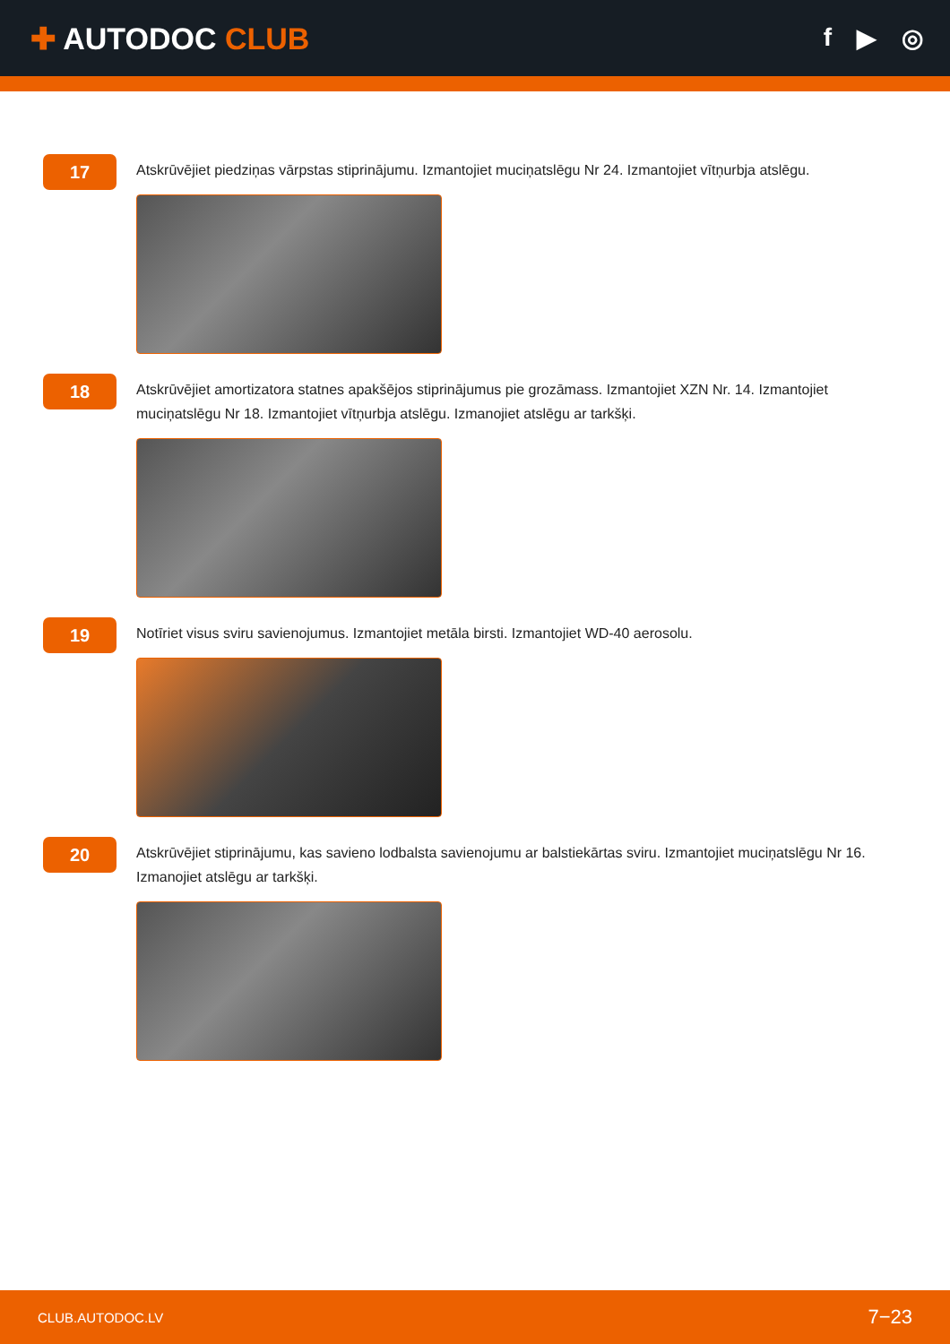✚ AUTODOC CLUB
f ▶ ◎
17
Atskrūvējiet piedziņas vārpstas stiprinājumu. Izmantojiet muciņatslēgu Nr 24. Izmantojiet vītņurbja atslēgu.
18
Atskrūvējiet amortizatora statnes apakšējos stiprinājumus pie grozāmass. Izmantojiet XZN Nr. 14. Izmantojiet muciņatslēgu Nr 18. Izmantojiet vītņurbja atslēgu. Izmanojiet atslēgu ar tarkšķi.
19
Notīriet visus sviru savienojumus. Izmantojiet metāla birsti. Izmantojiet WD-40 aerosolu.
20
Atskrūvējiet stiprinājumu, kas savieno lodbalsta savienojumu ar balstiekārtas sviru. Izmantojiet muciņatslēgu Nr 16. Izmanojiet atslēgu ar tarkšķi.
CLUB.AUTODOC.LV 7−23